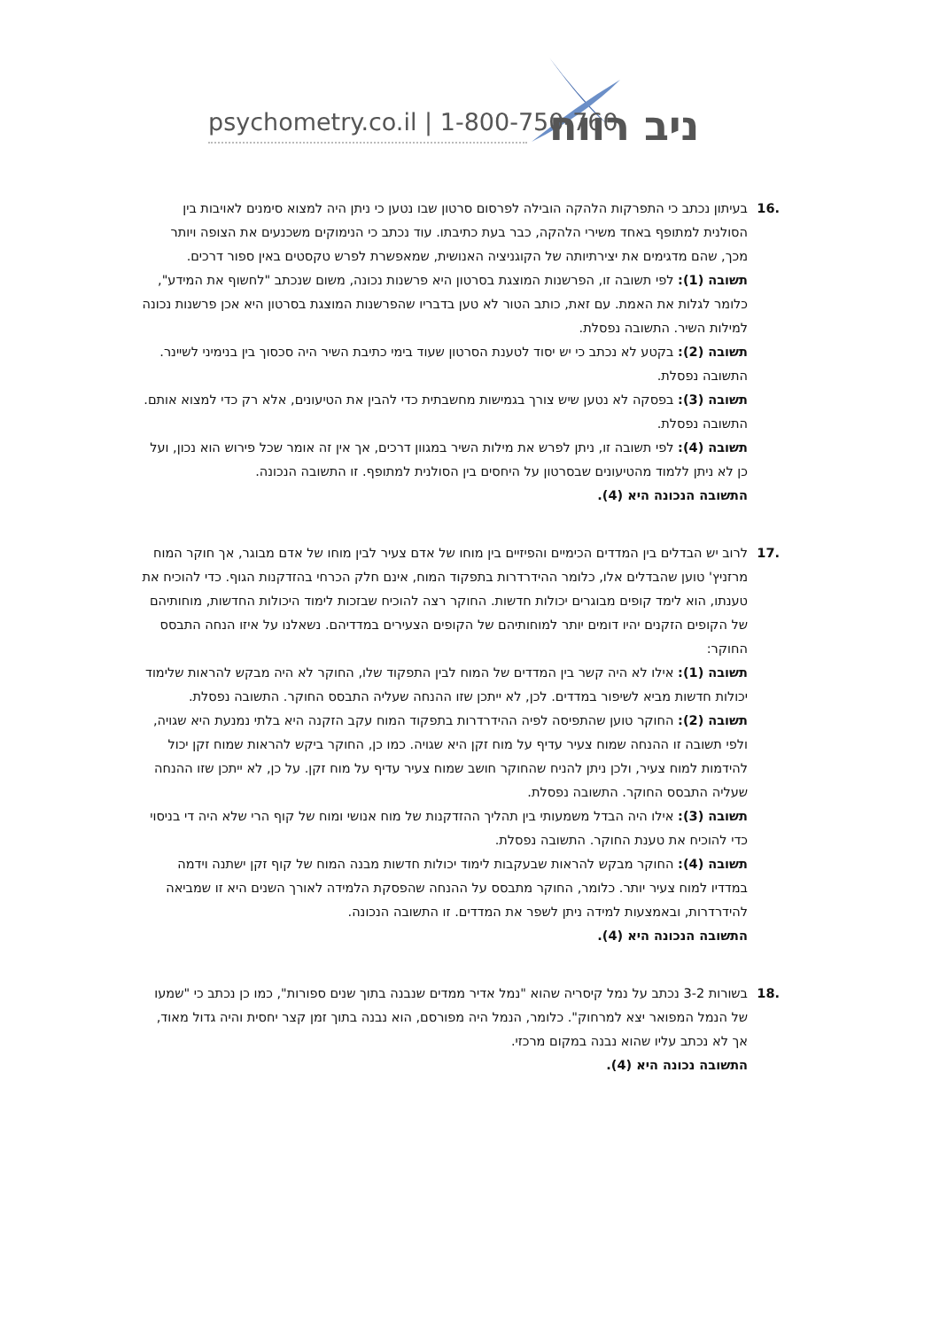psychometry.co.il | 1-800-750-760 ניב רווח
.16 בעיתון נכתב כי התפרקות הלהקה הובילה לפרסום סרטון שבו נטען כי ניתן היה למצוא סימנים לאויבות בין הסולנית למתופף באחד משירי הלהקה, כבר בעת כתיבתו. עוד נכתב כי הנימוקים משכנעים את הצופה ויותר מכך, שהם מדגימים את יצירתיותה של הקוגניציה האנושית, שמאפשרת לפרש טקסטים באין ספור דרכים.
תשובה (1): לפי תשובה זו, הפרשנות המוצגת בסרטון היא פרשנות נכונה, משום שנכתב "לחשוף את המידע", כלומר לגלות את האמת. עם זאת, כותב הטור לא טען בדבריו שהפרשנות המוצגת בסרטון היא אכן פרשנות נכונה למילות השיר. התשובה נפסלת.
תשובה (2): בקטע לא נכתב כי יש יסוד לטענת הסרטון שעוד בימי כתיבת השיר היה סכסוך בין בנימיני לשיינר. התשובה נפסלת.
תשובה (3): בפסקה לא נטען שיש צורך בגמישות מחשבתית כדי להבין את הטיעונים, אלא רק כדי למצוא אותם. התשובה נפסלת.
תשובה (4): לפי תשובה זו, ניתן לפרש את מילות השיר במגוון דרכים, אך אין זה אומר שכל פירוש הוא נכון, ועל כן לא ניתן ללמוד מהטיעונים שבסרטון על היחסים בין הסולנית למתופף. זו התשובה הנכונה.
התשובה הנכונה היא (4).
.17 לרוב יש הבדלים בין המדדים הכימיים והפיזיים בין מוחו של אדם צעיר לבין מוחו של אדם מבוגר, אך חוקר המוח מרזניץ' טוען שהבדלים אלו, כלומר ההידרדרות בתפקוד המוח, אינם חלק הכרחי בהזדקנות הגוף. כדי להוכיח את טענתו, הוא לימד קופים מבוגרים יכולות חדשות. החוקר רצה להוכיח שבזכות לימוד היכולות החדשות, מוחותיהם של הקופים הזקנים יהיו דומים יותר למוחותיהם של הקופים הצעירים במדדיהם. נשאלנו על איזו הנחה התבסס החוקר:
תשובה (1): אילו לא היה קשר בין המדדים של המוח לבין התפקוד שלו, החוקר לא היה מבקש להראות שלימוד יכולות חדשות מביא לשיפור במדדים. לכן, לא ייתכן שזו ההנחה שעליה התבסס החוקר. התשובה נפסלת.
תשובה (2): החוקר טוען שהתפיסה לפיה ההידרדרות בתפקוד המוח עקב הזקנה היא בלתי נמנעת היא שגויה, ולפי תשובה זו ההנחה שמוח צעיר עדיף על מוח זקן היא שגויה. כמו כן, החוקר ביקש להראות שמוח זקן יכול להידמות למוח צעיר, ולכן ניתן להניח שהחוקר חושב שמוח צעיר עדיף על מוח זקן. על כן, לא ייתכן שזו ההנחה שעליה התבסס החוקר. התשובה נפסלת.
תשובה (3): אילו היה הבדל משמעותי בין תהליך ההזדקנות של מוח אנושי ומוח של קוף הרי שלא היה די בניסוי כדי להוכיח את טענת החוקר. התשובה נפסלת.
תשובה (4): החוקר מבקש להראות שבעקבות לימוד יכולות חדשות מבנה המוח של קוף זקן ישתנה וידמה במדדיו למוח צעיר יותר. כלומר, החוקר מתבסס על ההנחה שהפסקת הלמידה לאורך השנים היא זו שמביאה להידרדרות, ובאמצעות למידה ניתן לשפר את המדדים. זו התשובה הנכונה.
התשובה הנכונה היא (4).
.18 בשורות 3-2 נכתב על נמל קיסריה שהוא "נמל אדיר ממדים שנבנה בתוך שנים ספורות", כמו כן נכתב כי "שמעו של הנמל המפואר יצא למרחוק". כלומר, הנמל היה מפורסם, הוא נבנה בתוך זמן קצר יחסית והיה גדול מאוד, אך לא נכתב עליו שהוא נבנה במקום מרכזי.
התשובה נכונה היא (4).